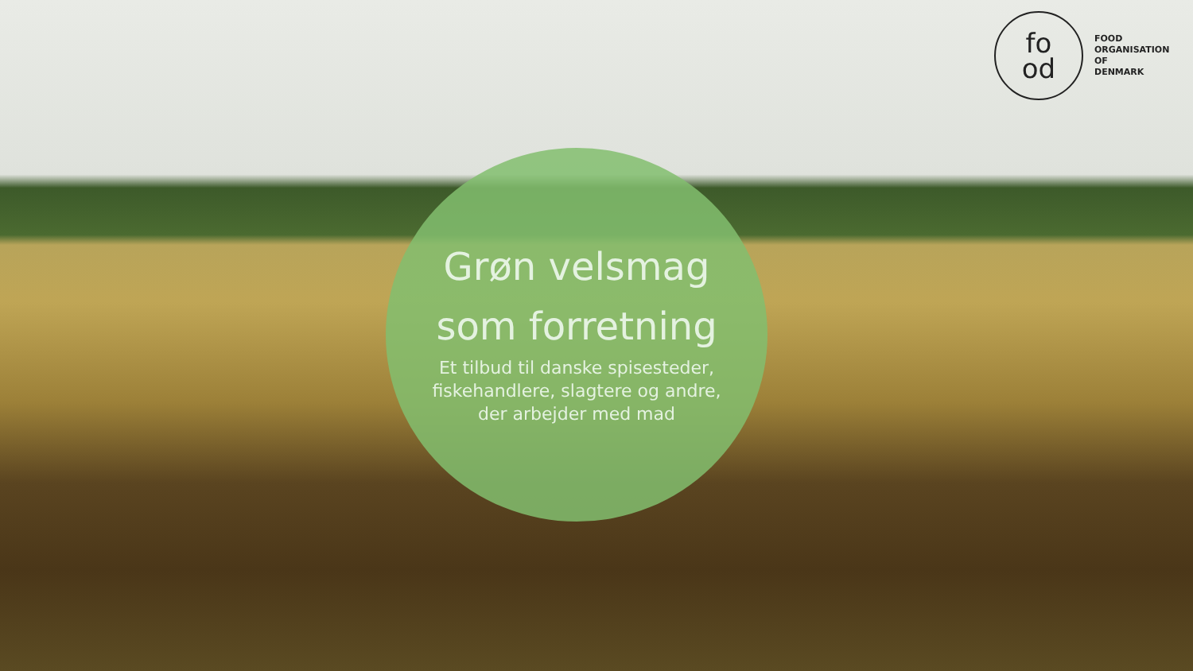fo
od
FOOD
ORGANISATION
OF
DENMARK
Grøn velsmag
som forretning
Et tilbud til danske spisesteder,
fiskehandlere, slagtere og andre,
der arbejder med mad